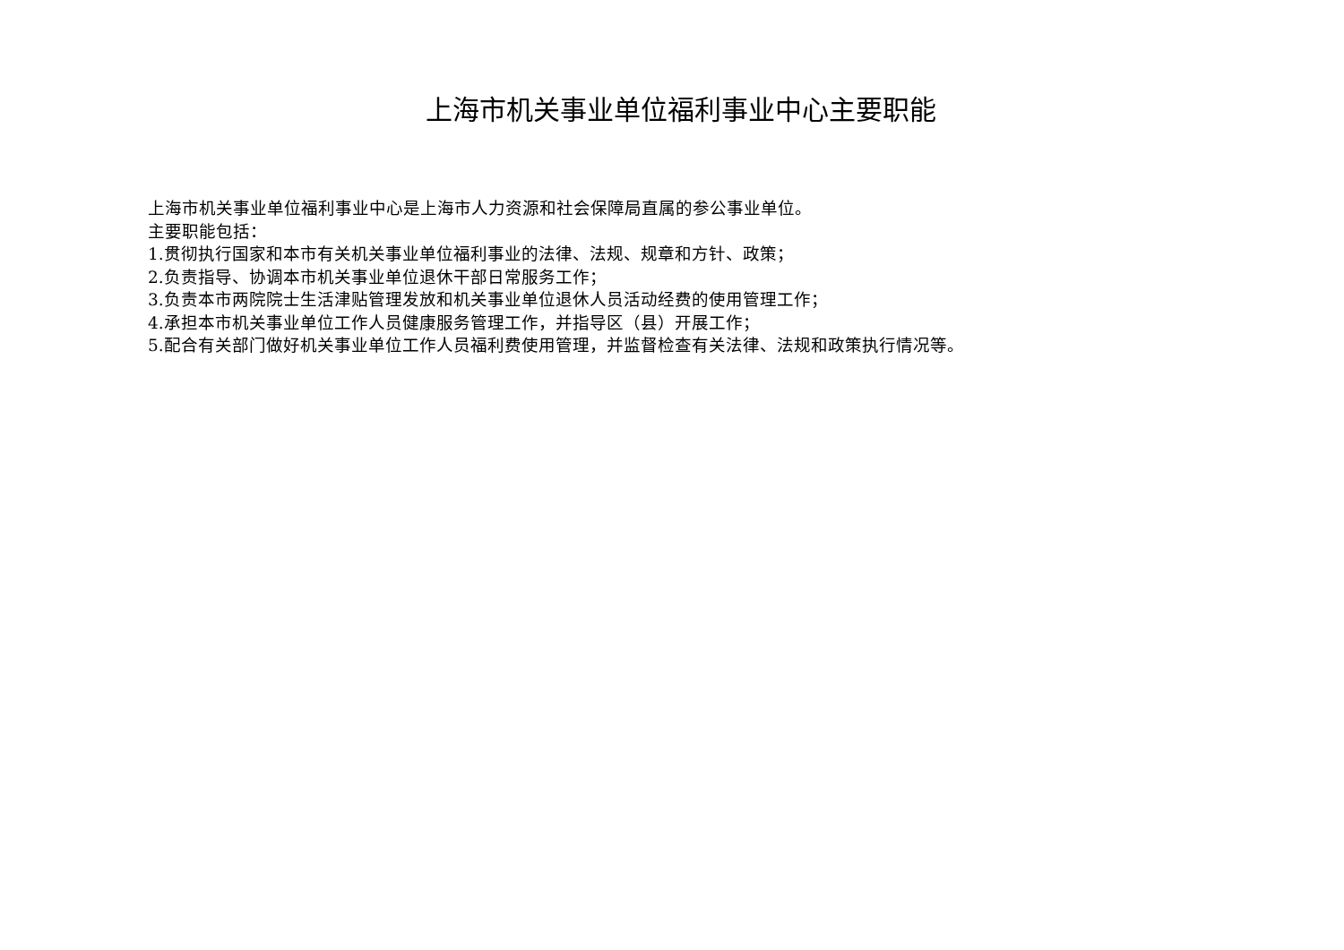上海市机关事业单位福利事业中心主要职能
上海市机关事业单位福利事业中心是上海市人力资源和社会保障局直属的参公事业单位。
主要职能包括：
1.贯彻执行国家和本市有关机关事业单位福利事业的法律、法规、规章和方针、政策；
2.负责指导、协调本市机关事业单位退休干部日常服务工作；
3.负责本市两院院士生活津贴管理发放和机关事业单位退休人员活动经费的使用管理工作；
4.承担本市机关事业单位工作人员健康服务管理工作，并指导区（县）开展工作；
5.配合有关部门做好机关事业单位工作人员福利费使用管理，并监督检查有关法律、法规和政策执行情况等。